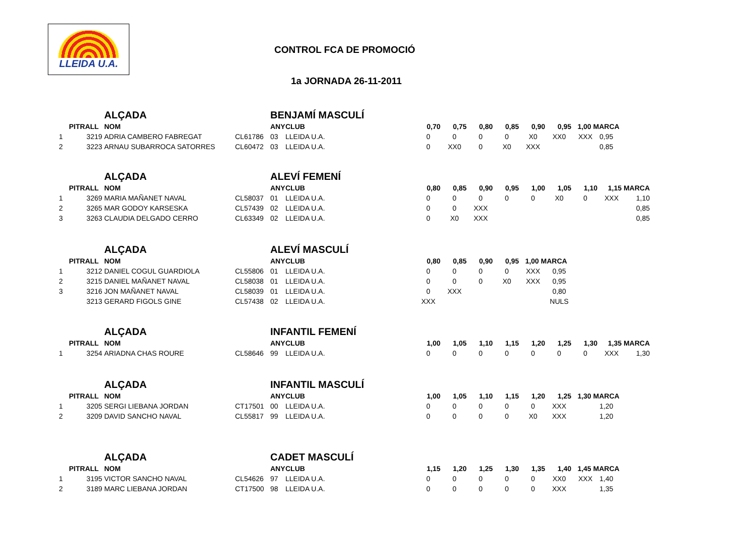LLEIDA U.A.
CONTROL FCA DE PROMOCIÓ
1a JORNADA 26-11-2011
| | | ALÇADA | | BENJAMÍ MASCULÍ | | | | | | | | | |
| | PITRALL | NOM | | ANY | CLUB | 0,70 | 0,75 | 0,80 | 0,85 | 0,90 | 0,95 | 1,00 MARCA | |
| 1 | 3219 | ADRIA CAMBERO FABREGAT | CL61786 | 03 | LLEIDA U.A. | 0 | 0 | 0 | 0 | X0 | XX0 | XXX | 0,95 |
| 2 | 3223 | ARNAU SUBARROCA SATORRES | CL60472 | 03 | LLEIDA U.A. | 0 | XX0 | 0 | X0 | XXX | | | 0,85 |
| | | ALÇADA | | ALEVÍ FEMENÍ | | | | | | | | | | |
| | PITRALL | NOM | | ANY | CLUB | 0,80 | 0,85 | 0,90 | 0,95 | 1,00 | 1,05 | 1,10 | 1,15 MARCA | |
| 1 | 3269 | MARIA MAÑANET NAVAL | CL58037 | 01 | LLEIDA U.A. | 0 | 0 | 0 | 0 | 0 | X0 | 0 | XXX | 1,10 |
| 2 | 3265 | MAR GODOY KARSESKA | CL57439 | 02 | LLEIDA U.A. | 0 | 0 | XXX | | | | | | 0,85 |
| 3 | 3263 | CLAUDIA DELGADO CERRO | CL63349 | 02 | LLEIDA U.A. | 0 | X0 | XXX | | | | | | 0,85 |
| | | ALÇADA | | ALEVÍ MASCULÍ | | | | | | | |
| | PITRALL | NOM | | ANY | CLUB | 0,80 | 0,85 | 0,90 | 0,95 | 1,00 MARCA | |
| 1 | 3212 | DANIEL COGUL GUARDIOLA | CL55806 | 01 | LLEIDA U.A. | 0 | 0 | 0 | 0 | XXX | 0,95 |
| 2 | 3215 | DANIEL MAÑANET NAVAL | CL58038 | 01 | LLEIDA U.A. | 0 | 0 | 0 | X0 | XXX | 0,95 |
| 3 | 3216 | JON MAÑANET NAVAL | CL58039 | 01 | LLEIDA U.A. | 0 | XXX | | | | 0,80 |
| | 3213 | GERARD FIGOLS GINE | CL57438 | 02 | LLEIDA U.A. | XXX | | | | | NULS |
| | | ALÇADA | | INFANTIL FEMENÍ | | | | | | | | | | |
| | PITRALL | NOM | | ANY | CLUB | 1,00 | 1,05 | 1,10 | 1,15 | 1,20 | 1,25 | 1,30 | 1,35 MARCA | |
| 1 | 3254 | ARIADNA CHAS ROURE | CL58646 | 99 | LLEIDA U.A. | 0 | 0 | 0 | 0 | 0 | 0 | 0 | XXX | 1,30 |
| | | ALÇADA | | INFANTIL MASCULÍ | | | | | | | | | |
| | PITRALL | NOM | | ANY | CLUB | 1,00 | 1,05 | 1,10 | 1,15 | 1,20 | 1,25 | 1,30 MARCA | |
| 1 | 3205 | SERGI LIEBANA JORDAN | CT17501 | 00 | LLEIDA U.A. | 0 | 0 | 0 | 0 | 0 | XXX | | 1,20 |
| 2 | 3209 | DAVID SANCHO NAVAL | CL55817 | 99 | LLEIDA U.A. | 0 | 0 | 0 | 0 | X0 | XXX | | 1,20 |
| | | ALÇADA | | CADET MASCULÍ | | | | | | | | | |
| | PITRALL | NOM | | ANY | CLUB | 1,15 | 1,20 | 1,25 | 1,30 | 1,35 | 1,40 | 1,45 MARCA | |
| 1 | 3195 | VICTOR SANCHO NAVAL | CL54626 | 97 | LLEIDA U.A. | 0 | 0 | 0 | 0 | 0 | XX0 | XXX | 1,40 |
| 2 | 3189 | MARC LIEBANA JORDAN | CT17500 | 98 | LLEIDA U.A. | 0 | 0 | 0 | 0 | 0 | XXX | | 1,35 |